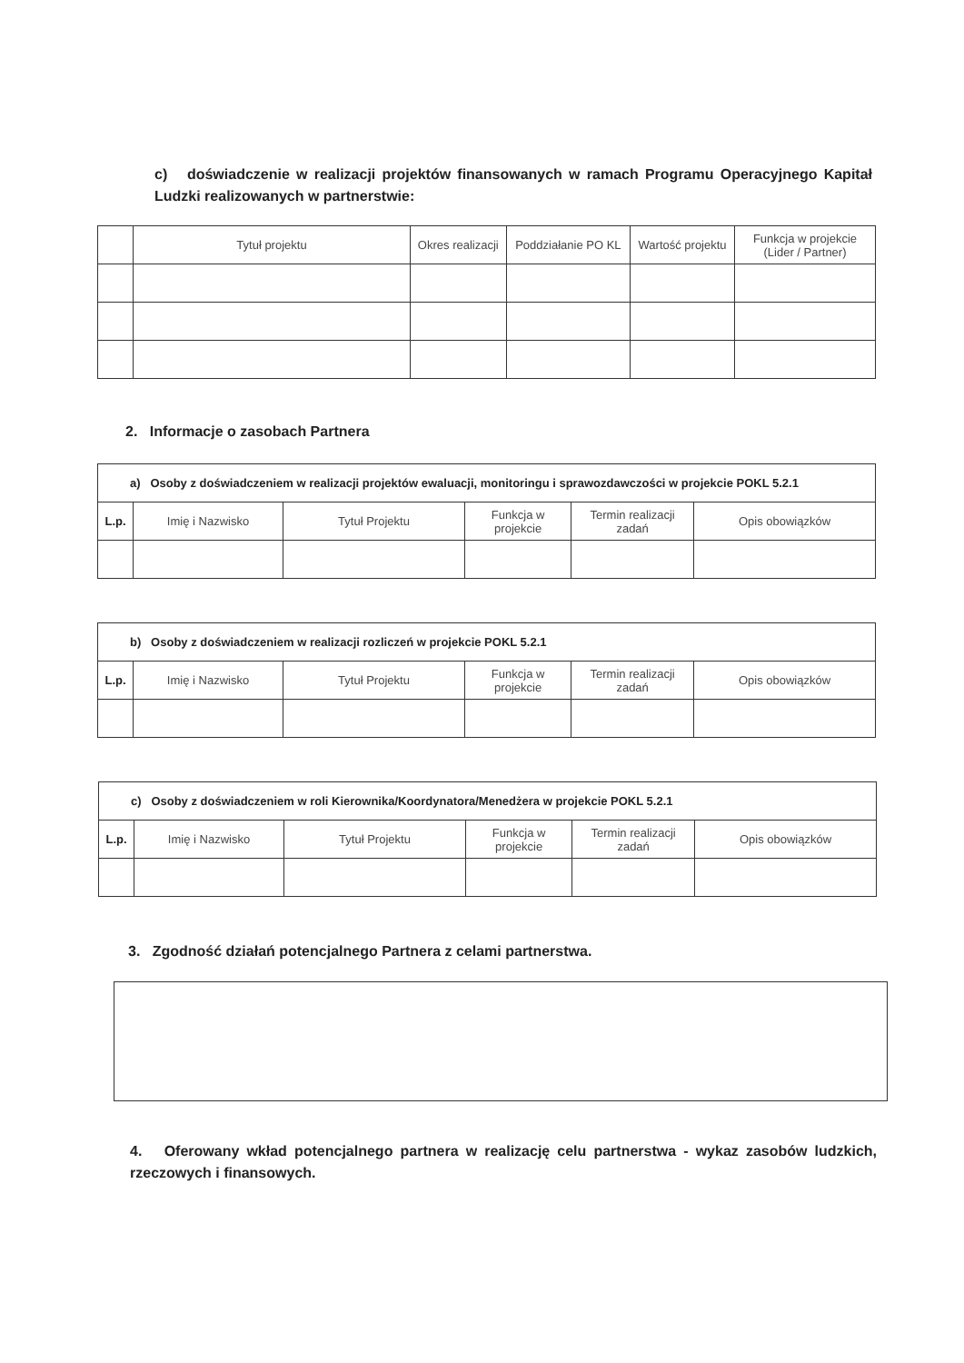c) doświadczenie w realizacji projektów finansowanych w ramach Programu Operacyjnego Kapitał Ludzki realizowanych w partnerstwie:
| | Tytuł projektu | Okres realizacji | Poddziałanie PO KL | Wartość projektu | Funkcja w projekcie (Lider / Partner) |
| --- | --- | --- | --- | --- | --- |
2. Informacje o zasobach Partnera
| a) Osoby z doświadczeniem w realizacji projektów ewaluacji, monitoringu i sprawozdawczości w projekcie POKL 5.2.1 | | | | | |
| --- | --- | --- | --- | --- | --- |
| L.p. | Imię i Nazwisko | Tytuł Projektu | Funkcja w projekcie | Termin realizacji zadań | Opis obowiązków |
| b) Osoby z doświadczeniem w realizacji rozliczeń w projekcie POKL 5.2.1 | | | | | |
| --- | --- | --- | --- | --- | --- |
| L.p. | Imię i Nazwisko | Tytuł Projektu | Funkcja w projekcie | Termin realizacji zadań | Opis obowiązków |
| c) Osoby z doświadczeniem w roli Kierownika/Koordynatora/Menedżera w projekcie POKL 5.2.1 | | | | | |
| --- | --- | --- | --- | --- | --- |
| L.p. | Imię i Nazwisko | Tytuł Projektu | Funkcja w projekcie | Termin realizacji zadań | Opis obowiązków |
3. Zgodność działań potencjalnego Partnera z celami partnerstwa.
4. Oferowany wkład potencjalnego partnera w realizację celu partnerstwa - wykaz zasobów ludzkich, rzeczowych i finansowych.